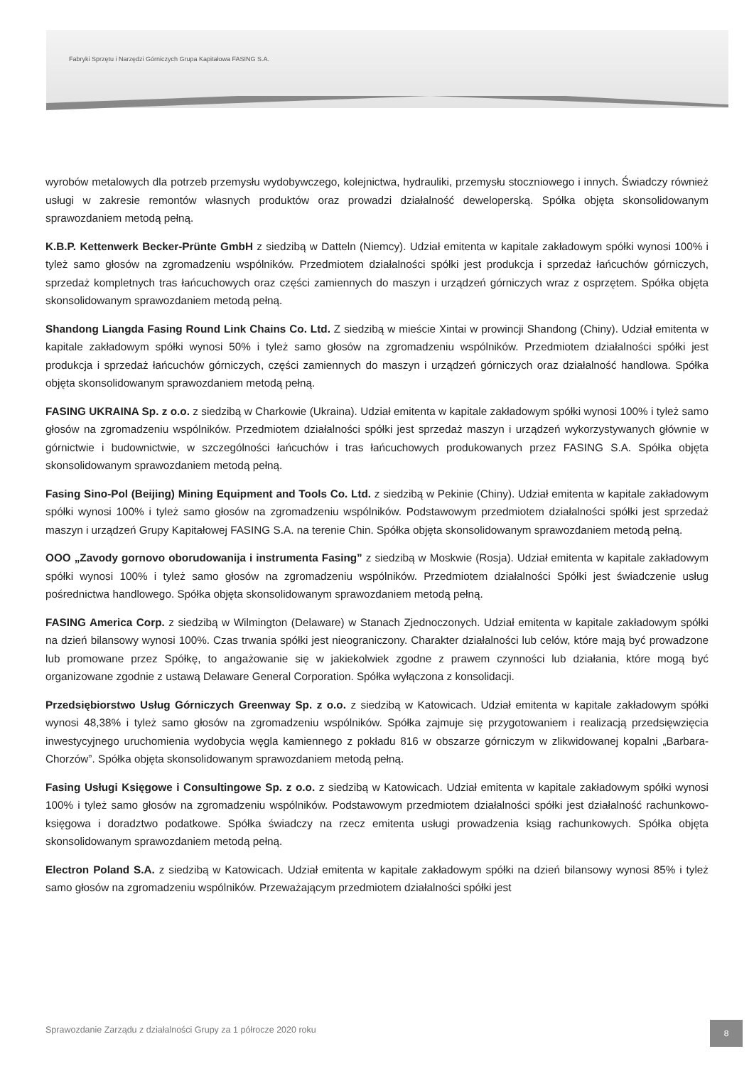Fabryki Sprzętu i Narzędzi Górniczych Grupa Kapitałowa FASING S.A.
wyrobów metalowych dla potrzeb przemysłu wydobywczego, kolejnictwa, hydrauliki, przemysłu stoczniowego i innych. Świadczy również usługi w zakresie remontów własnych produktów oraz prowadzi działalność deweloperską. Spółka objęta skonsolidowanym sprawozdaniem metodą pełną.
K.B.P. Kettenwerk Becker-Prünte GmbH z siedzibą w Datteln (Niemcy). Udział emitenta w kapitale zakładowym spółki wynosi 100% i tyleż samo głosów na zgromadzeniu wspólników. Przedmiotem działalności spółki jest produkcja i sprzedaż łańcuchów górniczych, sprzedaż kompletnych tras łańcuchowych oraz części zamiennych do maszyn i urządzeń górniczych wraz z osprzętem. Spółka objęta skonsolidowanym sprawozdaniem metodą pełną.
Shandong Liangda Fasing Round Link Chains Co. Ltd. Z siedzibą w mieście Xintai w prowincji Shandong (Chiny). Udział emitenta w kapitale zakładowym spółki wynosi 50% i tyleż samo głosów na zgromadzeniu wspólników. Przedmiotem działalności spółki jest produkcja i sprzedaż łańcuchów górniczych, części zamiennych do maszyn i urządzeń górniczych oraz działalność handlowa. Spółka objęta skonsolidowanym sprawozdaniem metodą pełną.
FASING UKRAINA Sp. z o.o. z siedzibą w Charkowie (Ukraina). Udział emitenta w kapitale zakładowym spółki wynosi 100% i tyleż samo głosów na zgromadzeniu wspólników. Przedmiotem działalności spółki jest sprzedaż maszyn i urządzeń wykorzystywanych głównie w górnictwie i budownictwie, w szczególności łańcuchów i tras łańcuchowych produkowanych przez FASING S.A. Spółka objęta skonsolidowanym sprawozdaniem metodą pełną.
Fasing Sino-Pol (Beijing) Mining Equipment and Tools Co. Ltd. z siedzibą w Pekinie (Chiny). Udział emitenta w kapitale zakładowym spółki wynosi 100% i tyleż samo głosów na zgromadzeniu wspólników. Podstawowym przedmiotem działalności spółki jest sprzedaż maszyn i urządzeń Grupy Kapitałowej FASING S.A. na terenie Chin. Spółka objęta skonsolidowanym sprawozdaniem metodą pełną.
OOO „Zavody gornovo oborudowanija i instrumenta Fasing” z siedzibą w Moskwie (Rosja). Udział emitenta w kapitale zakładowym spółki wynosi 100% i tyleż samo głosów na zgromadzeniu wspólników. Przedmiotem działalności Spółki jest świadczenie usług pośrednictwa handlowego. Spółka objęta skonsolidowanym sprawozdaniem metodą pełną.
FASING America Corp. z siedzibą w Wilmington (Delaware) w Stanach Zjednoczonych. Udział emitenta w kapitale zakładowym spółki na dzień bilansowy wynosi 100%. Czas trwania spółki jest nieograniczony. Charakter działalności lub celów, które mają być prowadzone lub promowane przez Spółkę, to angażowanie się w jakiekolwiek zgodne z prawem czynności lub działania, które mogą być organizowane zgodnie z ustawą Delaware General Corporation. Spółka wyłączona z konsolidacji.
Przedsiębiorstwo Usług Górniczych Greenway Sp. z o.o. z siedzibą w Katowicach. Udział emitenta w kapitale zakładowym spółki wynosi 48,38% i tyleż samo głosów na zgromadzeniu wspólników. Spółka zajmuje się przygotowaniem i realizacją przedsięwzięcia inwestycyjnego uruchomienia wydobycia węgla kamiennego z pokładu 816 w obszarze górniczym w zlikwidowanej kopalni „Barbara-Chorzów”. Spółka objęta skonsolidowanym sprawozdaniem metodą pełną.
Fasing Usługi Księgowe i Consultingowe Sp. z o.o. z siedzibą w Katowicach. Udział emitenta w kapitale zakładowym spółki wynosi 100% i tyleż samo głosów na zgromadzeniu wspólników. Podstawowym przedmiotem działalności spółki jest działalność rachunkowo-księgowa i doradztwo podatkowe. Spółka świadczy na rzecz emitenta usługi prowadzenia ksiąg rachunkowych. Spółka objęta skonsolidowanym sprawozdaniem metodą pełną.
Electron Poland S.A. z siedzibą w Katowicach. Udział emitenta w kapitale zakładowym spółki na dzień bilansowy wynosi 85% i tyleż samo głosów na zgromadzeniu wspólników. Przeważającym przedmiotem działalności spółki jest
Sprawozdanie Zarządu z działalności Grupy za 1 półrocze 2020 roku
8